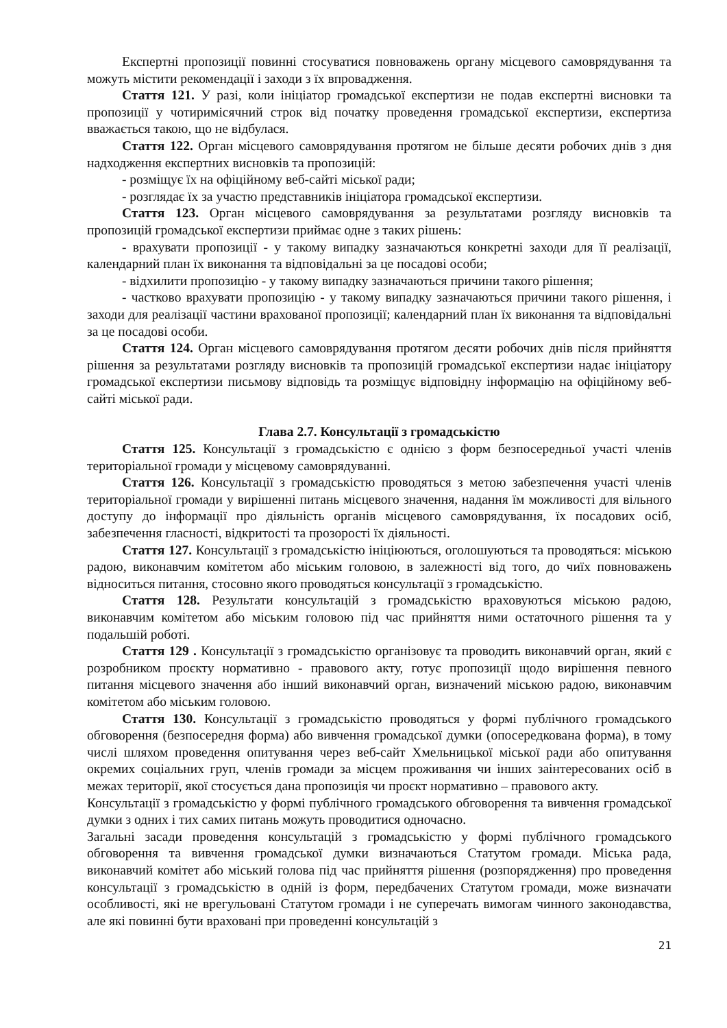Експертні пропозиції повинні стосуватися повноважень органу місцевого самоврядування та можуть містити рекомендації і заходи з їх впровадження.
Стаття 121. У разі, коли ініціатор громадської експертизи не подав експертні висновки та пропозиції у чотиримісячний строк від початку проведення громадської експертизи, експертиза вважається такою, що не відбулася.
Стаття 122. Орган місцевого самоврядування протягом не більше десяти робочих днів з дня надходження експертних висновків та пропозицій:
- розміщує їх на офіційному веб-сайті міської ради;
- розглядає їх за участю представників ініціатора громадської експертизи.
Стаття 123. Орган місцевого самоврядування за результатами розгляду висновків та пропозицій громадської експертизи приймає одне з таких рішень:
- врахувати пропозиції - у такому випадку зазначаються конкретні заходи для її реалізації, календарний план їх виконання та відповідальні за це посадові особи;
- відхилити пропозицію - у такому випадку зазначаються причини такого рішення;
- частково врахувати пропозицію - у такому випадку зазначаються причини такого рішення, і заходи для реалізації частини врахованої пропозиції; календарний план їх виконання та відповідальні за це посадові особи.
Стаття 124. Орган місцевого самоврядування протягом десяти робочих днів після прийняття рішення за результатами розгляду висновків та пропозицій громадської експертизи надає ініціатору громадської експертизи письмову відповідь та розміщує відповідну інформацію на офіційному веб-сайті міської ради.
Глава 2.7. Консультації з громадськістю
Стаття 125. Консультації з громадськістю є однією з форм безпосередньої участі членів територіальної громади у місцевому самоврядуванні.
Стаття 126. Консультації з громадськістю проводяться з метою забезпечення участі членів територіальної громади у вирішенні питань місцевого значення, надання їм можливості для вільного доступу до інформації про діяльність органів місцевого самоврядування, їх посадових осіб, забезпечення гласності, відкритості та прозорості їх діяльності.
Стаття 127. Консультації з громадськістю ініціюються, оголошуються та проводяться: міською радою, виконавчим комітетом або міським головою, в залежності від того, до чиїх повноважень відноситься питання, стосовно якого проводяться консультації з громадськістю.
Стаття 128. Результати консультацій з громадськістю враховуються міською радою, виконавчим комітетом або міським головою під час прийняття ними остаточного рішення та у подальшій роботі.
Стаття 129 . Консультації з громадськістю організовує та проводить виконавчий орган, який є розробником проєкту нормативно - правового акту, готує пропозиції щодо вирішення певного питання місцевого значення або інший виконавчий орган, визначений міською радою, виконавчим комітетом або міським головою.
Стаття 130. Консультації з громадськістю проводяться у формі публічного громадського обговорення (безпосередня форма) або вивчення громадської думки (опосередкована форма), в тому числі шляхом проведення опитування через веб-сайт Хмельницької міської ради або опитування окремих соціальних груп, членів громади за місцем проживання чи інших заінтересованих осіб в межах території, якої стосується дана пропозиція чи проєкт нормативно – правового акту.
Консультації з громадськістю у формі публічного громадського обговорення та вивчення громадської думки з одних і тих самих питань можуть проводитися одночасно.
Загальні засади проведення консультацій з громадськістю у формі публічного громадського обговорення та вивчення громадської думки визначаються Статутом громади. Міська рада, виконавчий комітет або міський голова під час прийняття рішення (розпорядження) про проведення консультації з громадськістю в одній із форм, передбачених Статутом громади, може визначати особливості, які не врегульовані Статутом громади і не суперечать вимогам чинного законодавства, але які повинні бути враховані при проведенні консультацій з
21